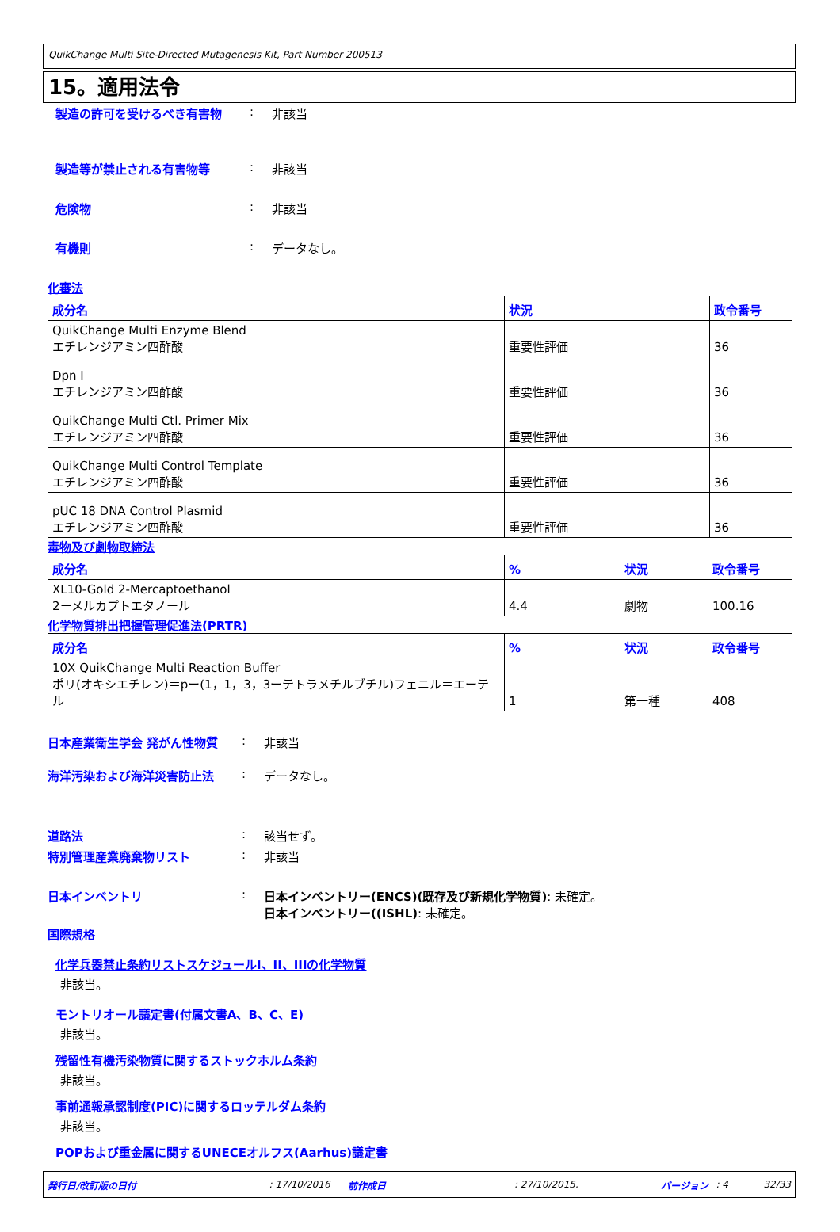QuikChange Multi Site-Directed Mutagenesis Kit, Part Number 200513
15。適用法令
製造の許可を受けるべき有害物: 非該当
製造等が禁止される有害物等: 非該当
危険物: 非該当
有機則: データなし。
化審法
| 成分名 | 状況 | 政令番号 |
| --- | --- | --- |
| QuikChange Multi Enzyme Blend エチレンジアミン四酢酸 | 重要性評価 | 36 |
| Dpn I エチレンジアミン四酢酸 | 重要性評価 | 36 |
| QuikChange Multi Ctl. Primer Mix エチレンジアミン四酢酸 | 重要性評価 | 36 |
| QuikChange Multi Control Template エチレンジアミン四酢酸 | 重要性評価 | 36 |
| pUC 18 DNA Control Plasmid エチレンジアミン四酢酸 | 重要性評価 | 36 |
毒物及び劇物取締法
| 成分名 | % | 状況 | 政令番号 |
| --- | --- | --- | --- |
| XL10-Gold 2-Mercaptoethanol 2ーメルカプトエタノール | 4.4 | 劇物 | 100.16 |
化学物質排出把握管理促進法(PRTR)
| 成分名 | % | 状況 | 政令番号 |
| --- | --- | --- | --- |
| 10X QuikChange Multi Reaction Buffer ポリ(オキシエチレン)＝pー(1，1，3，3ーテトラメチルブチル)フェニル＝エーテル | 1 | 第一種 | 408 |
日本産業衛生学会 発がん性物質: 非該当
海洋汚染および海洋災害防止法: データなし。
道路法: 該当せず。
特別管理産業廃棄物リスト: 非該当
日本インベントリ: 日本インベントリー(ENCS)(既存及び新規化学物質): 未確定。
日本インベントリー((ISHL): 未確定。
国際規格
化学兵器禁止条約リストスケジュールI、II、IIIの化学物質
非該当。
モントリオール議定書(付属文書A、B、C、E)
非該当。
残留性有機汚染物質に関するストックホルム条約
非該当。
事前通報承認制度(PIC)に関するロッテルダム条約
非該当。
POPおよび重金属に関するUNECEオルフス(Aarhus)議定書
発行日/改訂版の日付: 17/10/2016 前作成日: 27/10/2015. バージョン: 4 32/33